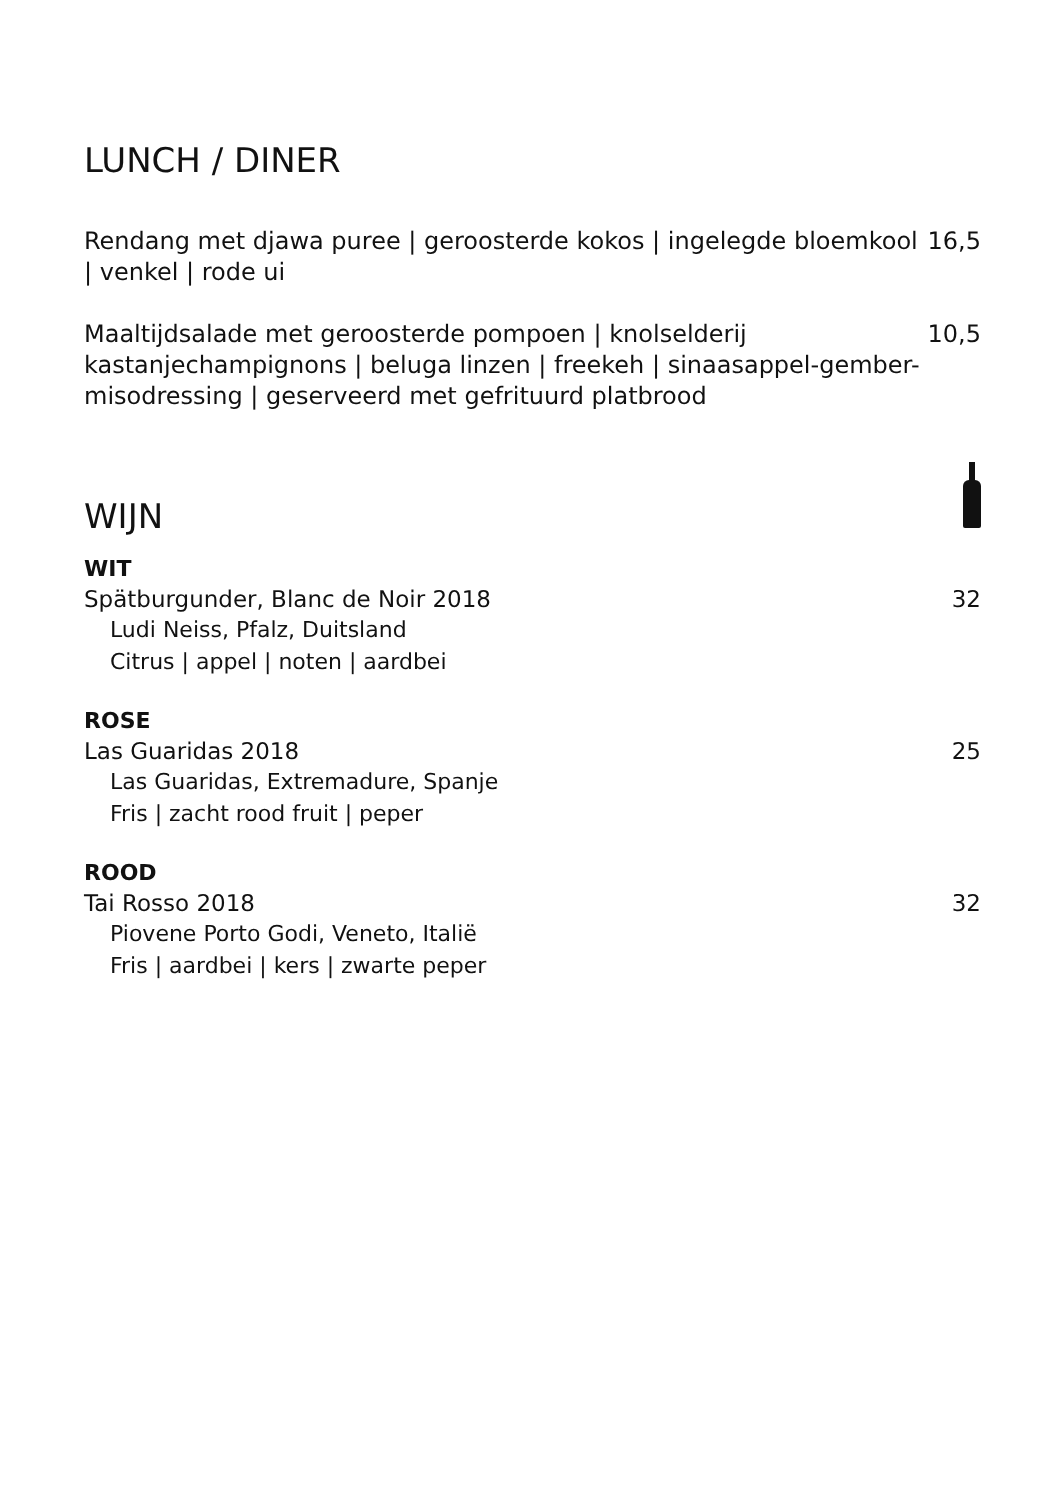LUNCH / DINER
Rendang met djawa puree | geroosterde kokos | ingelegde bloemkool | venkel | rode ui
16,5
Maaltijdsalade met geroosterde pompoen | knolselderij kastanjechampignons | beluga linzen | freekeh | sinaasappel-gember-misodressing | geserveerd met gefrituurd platbrood
10,5
WIJN
WIT
Spätburgunder, Blanc de Noir 2018 32
Ludi Neiss, Pfalz, Duitsland
Citrus | appel | noten | aardbei
ROSE
Las Guaridas 2018 25
Las Guaridas, Extremadure, Spanje
Fris | zacht rood fruit | peper
ROOD
Tai Rosso 2018 32
Piovene Porto Godi, Veneto, Italië
Fris | aardbei | kers | zwarte peper